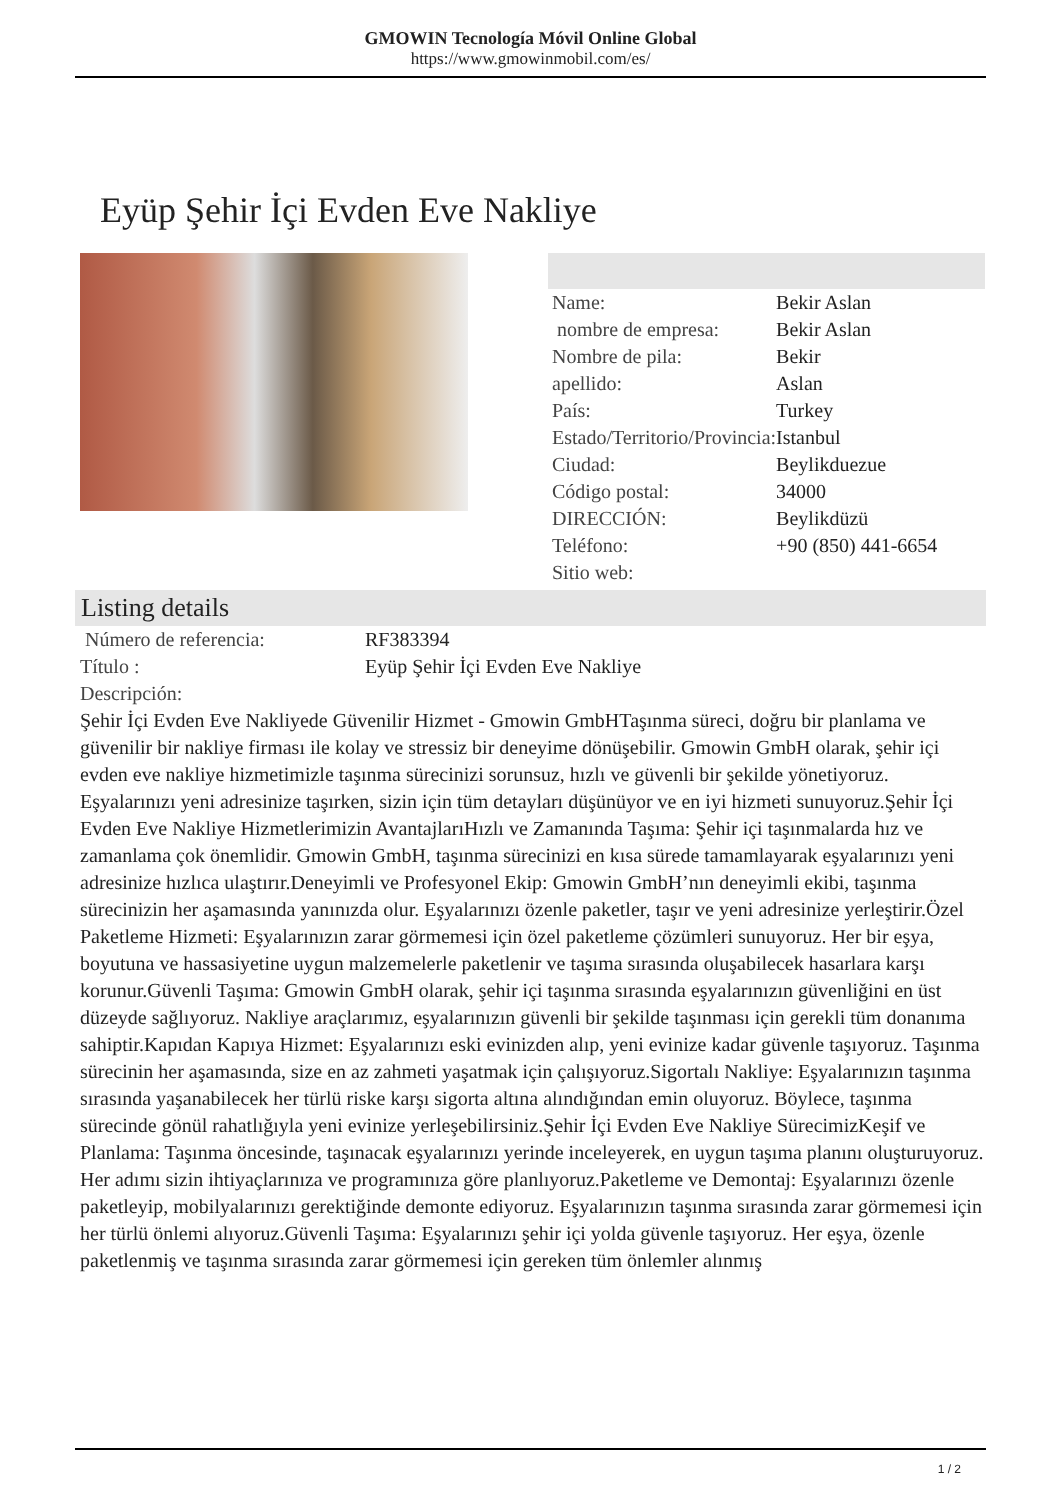GMOWIN Tecnología Móvil Online Global
https://www.gmowinmobil.com/es/
Eyüp Şehir İçi Evden Eve Nakliye
| Name: | Bekir Aslan |
| nombre de empresa: | Bekir Aslan |
| Nombre de pila: | Bekir |
| apellido: | Aslan |
| País: | Turkey |
| Estado/Territorio/Provincia: | Istanbul |
| Ciudad: | Beylikduezue |
| Código postal: | 34000 |
| DIRECCIÓN: | Beylikdüzü |
| Teléfono: | +90 (850) 441-6654 |
| Sitio web: | |
Listing details
| Número de referencia: | RF383394 |
| Título : | Eyüp Şehir İçi Evden Eve Nakliye |
| Descripción: | |
Şehir İçi Evden Eve Nakliyede Güvenilir Hizmet - Gmowin GmbHTaşınma süreci, doğru bir planlama ve güvenilir bir nakliye firması ile kolay ve stressiz bir deneyime dönüşebilir. Gmowin GmbH olarak, şehir içi evden eve nakliye hizmetimizle taşınma sürecinizi sorunsuz, hızlı ve güvenli bir şekilde yönetiyoruz. Eşyalarınızı yeni adresinize taşırken, sizin için tüm detayları düşünüyor ve en iyi hizmeti sunuyoruz.Şehir İçi Evden Eve Nakliye Hizmetlerimizin AvantajlarıHızlı ve Zamanında Taşıma: Şehir içi taşınmalarda hız ve zamanlama çok önemlidir. Gmowin GmbH, taşınma sürecinizi en kısa sürede tamamlayarak eşyalarınızı yeni adresinize hızlıca ulaştırır.Deneyimli ve Profesyonel Ekip: Gmowin GmbH’nın deneyimli ekibi, taşınma sürecinizin her aşamasında yanınızda olur. Eşyalarınızı özenle paketler, taşır ve yeni adresinize yerleştirir.Özel Paketleme Hizmeti: Eşyalarınızın zarar görmemesi için özel paketleme çözümleri sunuyoruz. Her bir eşya, boyutuna ve hassasiyetine uygun malzemelerle paketlenir ve taşıma sırasında oluşabilecek hasarlara karşı korunur.Güvenli Taşıma: Gmowin GmbH olarak, şehir içi taşınma sırasında eşyalarınızın güvenliğini en üst düzeyde sağlıyoruz. Nakliye araçlarımız, eşyalarınızın güvenli bir şekilde taşınması için gerekli tüm donanıma sahiptir.Kapıdan Kapıya Hizmet: Eşyalarınızı eski evinizden alıp, yeni evinize kadar güvenle taşıyoruz. Taşınma sürecinin her aşamasında, size en az zahmeti yaşatmak için çalışıyoruz.Sigortalı Nakliye: Eşyalarınızın taşınma sırasında yaşanabilecek her türlü riske karşı sigorta altına alındığından emin oluyoruz. Böylece, taşınma sürecinde gönül rahatlığıyla yeni evinize yerleşebilirsiniz.Şehir İçi Evden Eve Nakliye SürecimizKeşif ve Planlama: Taşınma öncesinde, taşınacak eşyalarınızı yerinde inceleyerek, en uygun taşıma planını oluşturuyoruz. Her adımı sizin ihtiyaçlarınıza ve programınıza göre planlıyoruz.Paketleme ve Demontaj: Eşyalarınızı özenle paketleyip, mobilyalarınızı gerektiğinde demonte ediyoruz. Eşyalarınızın taşınma sırasında zarar görmemesi için her türlü önlemi alıyoruz.Güvenli Taşıma: Eşyalarınızı şehir içi yolda güvenle taşıyoruz. Her eşya, özenle paketlenmiş ve taşınma sırasında zarar görmemesi için gereken tüm önlemler alınmış
1 / 2